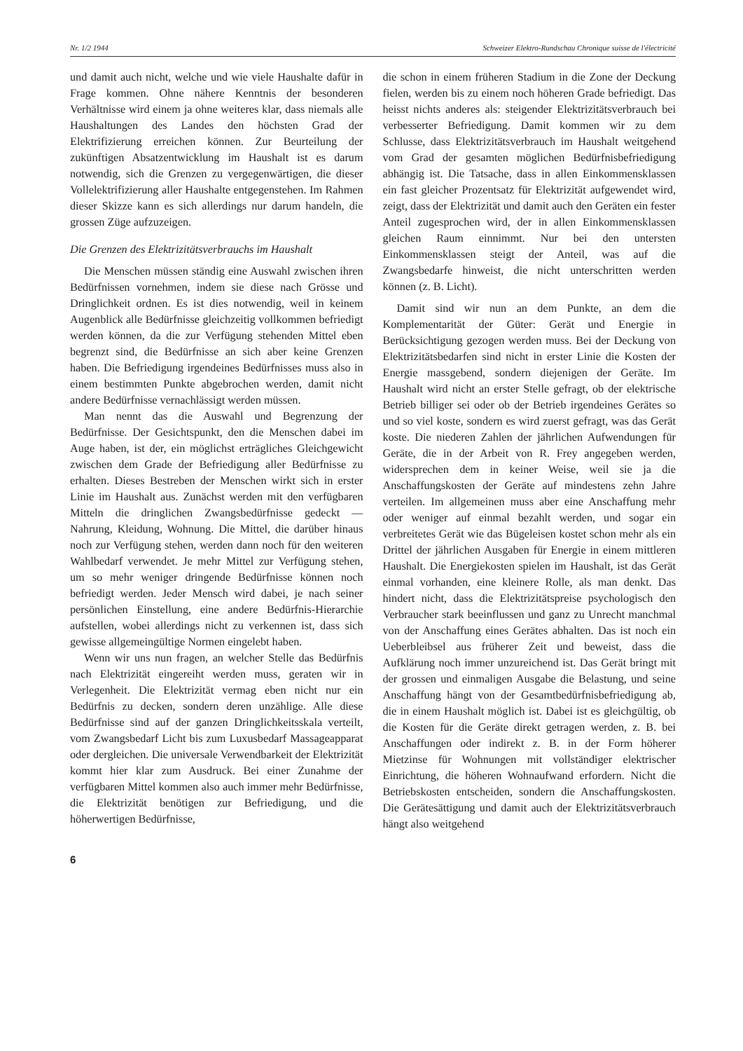Nr. 1/2 1944 Schweizer Elektro-Rundschau Chronique suisse de l'électricité
und damit auch nicht, welche und wie viele Haushalte dafür in Frage kommen. Ohne nähere Kenntnis der besonderen Verhältnisse wird einem ja ohne weiteres klar, dass niemals alle Haushaltungen des Landes den höchsten Grad der Elektrifizierung erreichen können. Zur Beurteilung der zukünftigen Absatzentwicklung im Haushalt ist es darum notwendig, sich die Grenzen zu vergegenwärtigen, die dieser Vollelektrifizierung aller Haushalte entgegenstehen. Im Rahmen dieser Skizze kann es sich allerdings nur darum handeln, die grossen Züge aufzuzeigen.
Die Grenzen des Elektrizitätsverbrauchs im Haushalt
Die Menschen müssen ständig eine Auswahl zwischen ihren Bedürfnissen vornehmen, indem sie diese nach Grösse und Dringlichkeit ordnen. Es ist dies notwendig, weil in keinem Augenblick alle Bedürfnisse gleichzeitig vollkommen befriedigt werden können, da die zur Verfügung stehenden Mittel eben begrenzt sind, die Bedürfnisse an sich aber keine Grenzen haben. Die Befriedigung irgendeines Bedürfnisses muss also in einem bestimmten Punkte abgebrochen werden, damit nicht andere Bedürfnisse vernachlässigt werden müssen.
Man nennt das die Auswahl und Begrenzung der Bedürfnisse. Der Gesichtspunkt, den die Menschen dabei im Auge haben, ist der, ein möglichst erträgliches Gleichgewicht zwischen dem Grade der Befriedigung aller Bedürfnisse zu erhalten. Dieses Bestreben der Menschen wirkt sich in erster Linie im Haushalt aus. Zunächst werden mit den verfügbaren Mitteln die dringlichen Zwangsbedürfnisse gedeckt — Nahrung, Kleidung, Wohnung. Die Mittel, die darüber hinaus noch zur Verfügung stehen, werden dann noch für den weiteren Wahlbedarf verwendet. Je mehr Mittel zur Verfügung stehen, um so mehr weniger dringende Bedürfnisse können noch befriedigt werden. Jeder Mensch wird dabei, je nach seiner persönlichen Einstellung, eine andere Bedürfnis-Hierarchie aufstellen, wobei allerdings nicht zu verkennen ist, dass sich gewisse allgemeingültige Normen eingelebt haben.
Wenn wir uns nun fragen, an welcher Stelle das Bedürfnis nach Elektrizität eingereiht werden muss, geraten wir in Verlegenheit. Die Elektrizität vermag eben nicht nur ein Bedürfnis zu decken, sondern deren unzählige. Alle diese Bedürfnisse sind auf der ganzen Dringlichkeitsskala verteilt, vom Zwangsbedarf Licht bis zum Luxusbedarf Massageapparat oder dergleichen. Die universale Verwendbarkeit der Elektrizität kommt hier klar zum Ausdruck. Bei einer Zunahme der verfügbaren Mittel kommen also auch immer mehr Bedürfnisse, die Elektrizität benötigen zur Befriedigung, und die höherwertigen Bedürfnisse,
die schon in einem früheren Stadium in die Zone der Deckung fielen, werden bis zu einem noch höheren Grade befriedigt. Das heisst nichts anderes als: steigender Elektrizitätsverbrauch bei verbesserter Befriedigung. Damit kommen wir zu dem Schlusse, dass Elektrizitätsverbrauch im Haushalt weitgehend vom Grad der gesamten möglichen Bedürfnisbefriedigung abhängig ist. Die Tatsache, dass in allen Einkommensklassen ein fast gleicher Prozentsatz für Elektrizität aufgewendet wird, zeigt, dass der Elektrizität und damit auch den Geräten ein fester Anteil zugesprochen wird, der in allen Einkommensklassen gleichen Raum einnimmt. Nur bei den untersten Einkommensklassen steigt der Anteil, was auf die Zwangsbedarfe hinweist, die nicht unterschritten werden können (z. B. Licht).
Damit sind wir nun an dem Punkte, an dem die Komplementarität der Güter: Gerät und Energie in Berücksichtigung gezogen werden muss. Bei der Deckung von Elektrizitätsbedarfen sind nicht in erster Linie die Kosten der Energie massgebend, sondern diejenigen der Geräte. Im Haushalt wird nicht an erster Stelle gefragt, ob der elektrische Betrieb billiger sei oder ob der Betrieb irgendeines Gerätes so und so viel koste, sondern es wird zuerst gefragt, was das Gerät koste. Die niederen Zahlen der jährlichen Aufwendungen für Geräte, die in der Arbeit von R. Frey angegeben werden, widersprechen dem in keiner Weise, weil sie ja die Anschaffungskosten der Geräte auf mindestens zehn Jahre verteilen. Im allgemeinen muss aber eine Anschaffung mehr oder weniger auf einmal bezahlt werden, und sogar ein verbreitetes Gerät wie das Bügeleisen kostet schon mehr als ein Drittel der jährlichen Ausgaben für Energie in einem mittleren Haushalt. Die Energiekosten spielen im Haushalt, ist das Gerät einmal vorhanden, eine kleinere Rolle, als man denkt. Das hindert nicht, dass die Elektrizitätspreise psychologisch den Verbraucher stark beeinflussen und ganz zu Unrecht manchmal von der Anschaffung eines Gerätes abhalten. Das ist noch ein Ueberbleibsel aus früherer Zeit und beweist, dass die Aufklärung noch immer unzureichend ist. Das Gerät bringt mit der grossen und einmaligen Ausgabe die Belastung, und seine Anschaffung hängt von der Gesamtbedürfnisbefriedigung ab, die in einem Haushalt möglich ist. Dabei ist es gleichgültig, ob die Kosten für die Geräte direkt getragen werden, z. B. bei Anschaffungen oder indirekt z. B. in der Form höherer Mietzinse für Wohnungen mit vollständiger elektrischer Einrichtung, die höheren Wohnaufwand erfordern. Nicht die Betriebskosten entscheiden, sondern die Anschaffungskosten. Die Gerätesättigung und damit auch der Elektrizitätsverbrauch hängt also weitgehend
6